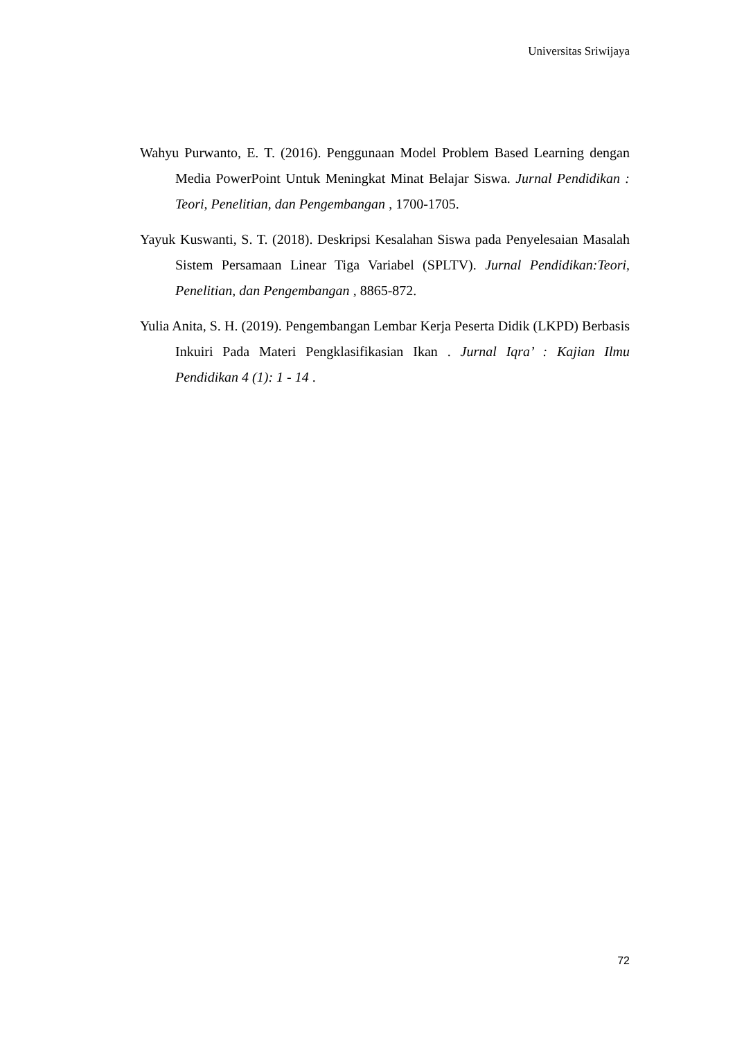Universitas Sriwijaya
Wahyu Purwanto, E. T. (2016). Penggunaan Model Problem Based Learning dengan Media PowerPoint Untuk Meningkat Minat Belajar Siswa. Jurnal Pendidikan : Teori, Penelitian, dan Pengembangan , 1700-1705.
Yayuk Kuswanti, S. T. (2018). Deskripsi Kesalahan Siswa pada Penyelesaian Masalah Sistem Persamaan Linear Tiga Variabel (SPLTV). Jurnal Pendidikan:Teori, Penelitian, dan Pengembangan , 8865-872.
Yulia Anita, S. H. (2019). Pengembangan Lembar Kerja Peserta Didik (LKPD) Berbasis Inkuiri Pada Materi Pengklasifikasian Ikan . Jurnal Iqra’ : Kajian Ilmu Pendidikan 4 (1): 1 - 14 .
72